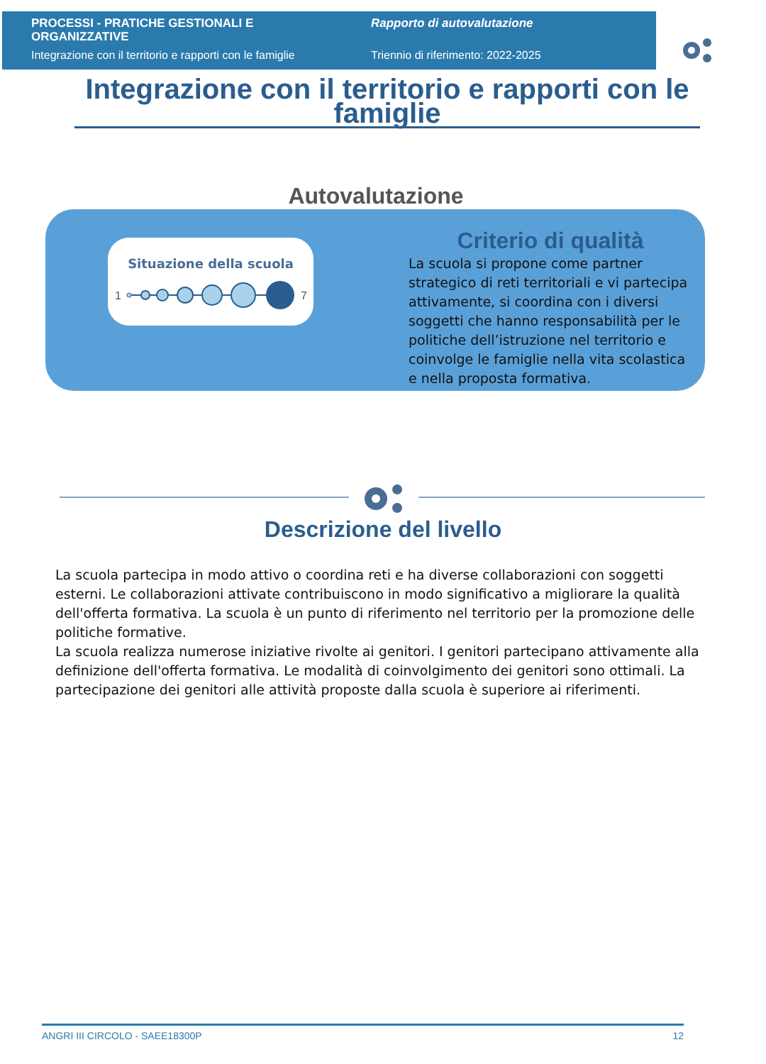PROCESSI - PRATICHE GESTIONALI E ORGANIZZATIVE
Integrazione con il territorio e rapporti con le famiglie
Rapporto di autovalutazione
Triennio di riferimento: 2022-2025
Integrazione con il territorio e rapporti con le famiglie
Autovalutazione
Situazione della scuola
1
7
Criterio di qualità
La scuola si propone come partner strategico di reti territoriali e vi partecipa attivamente, si coordina con i diversi soggetti che hanno responsabilità per le politiche dell’istruzione nel territorio e coinvolge le famiglie nella vita scolastica e nella proposta formativa.
Descrizione del livello
La scuola partecipa in modo attivo o coordina reti e ha diverse collaborazioni con soggetti esterni. Le collaborazioni attivate contribuiscono in modo significativo a migliorare la qualità dell'offerta formativa. La scuola è un punto di riferimento nel territorio per la promozione delle politiche formative.
La scuola realizza numerose iniziative rivolte ai genitori. I genitori partecipano attivamente alla definizione dell'offerta formativa. Le modalità di coinvolgimento dei genitori sono ottimali. La partecipazione dei genitori alle attività proposte dalla scuola è superiore ai riferimenti.
ANGRI III CIRCOLO - SAEE18300P 12